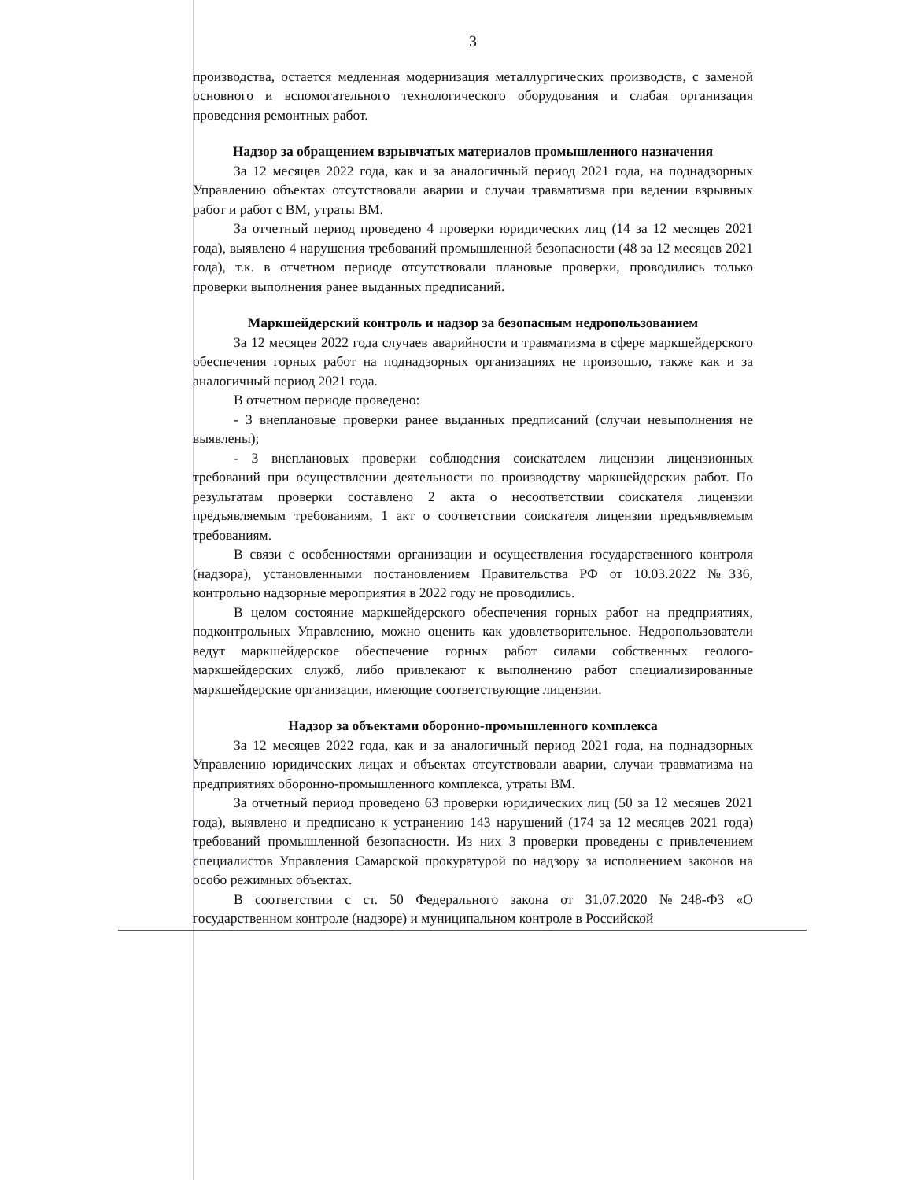3
производства, остается медленная модернизация металлургических производств, с заменой основного и вспомогательного технологического оборудования и слабая организация проведения ремонтных работ.
Надзор за обращением взрывчатых материалов промышленного назначения
За 12 месяцев 2022 года, как и за аналогичный период 2021 года, на поднадзорных Управлению объектах отсутствовали аварии и случаи травматизма при ведении взрывных работ и работ с ВМ, утраты ВМ.
За отчетный период проведено 4 проверки юридических лиц (14 за 12 месяцев 2021 года), выявлено 4 нарушения требований промышленной безопасности (48 за 12 месяцев 2021 года), т.к. в отчетном периоде отсутствовали плановые проверки, проводились только проверки выполнения ранее выданных предписаний.
Маркшейдерский контроль и надзор за безопасным недропользованием
За 12 месяцев 2022 года случаев аварийности и травматизма в сфере маркшейдерского обеспечения горных работ на поднадзорных организациях не произошло, также как и за аналогичный период 2021 года.
В отчетном периоде проведено:
- 3 внеплановые проверки ранее выданных предписаний (случаи невыполнения не выявлены);
- 3 внеплановых проверки соблюдения соискателем лицензии лицензионных требований при осуществлении деятельности по производству маркшейдерских работ. По результатам проверки составлено 2 акта о несоответствии соискателя лицензии предъявляемым требованиям, 1 акт о соответствии соискателя лицензии предъявляемым требованиям.
В связи с особенностями организации и осуществления государственного контроля (надзора), установленными постановлением Правительства РФ от 10.03.2022 №336, контрольно надзорные мероприятия в 2022 году не проводились.
В целом состояние маркшейдерского обеспечения горных работ на предприятиях, подконтрольных Управлению, можно оценить как удовлетворительное. Недропользователи ведут маркшейдерское обеспечение горных работ силами собственных геолого-маркшейдерских служб, либо привлекают к выполнению работ специализированные маркшейдерские организации, имеющие соответствующие лицензии.
Надзор за объектами оборонно-промышленного комплекса
За 12 месяцев 2022 года, как и за аналогичный период 2021 года, на поднадзорных Управлению юридических лицах и объектах отсутствовали аварии, случаи травматизма на предприятиях оборонно-промышленного комплекса, утраты ВМ.
За отчетный период проведено 63 проверки юридических лиц (50 за 12 месяцев 2021 года), выявлено и предписано к устранению 143 нарушений (174 за 12 месяцев 2021 года) требований промышленной безопасности. Из них 3 проверки проведены с привлечением специалистов Управления Самарской прокуратурой по надзору за исполнением законов на особо режимных объектах.
В соответствии с ст. 50 Федерального закона от 31.07.2020 №248-ФЗ «О государственном контроле (надзоре) и муниципальном контроле в Российской